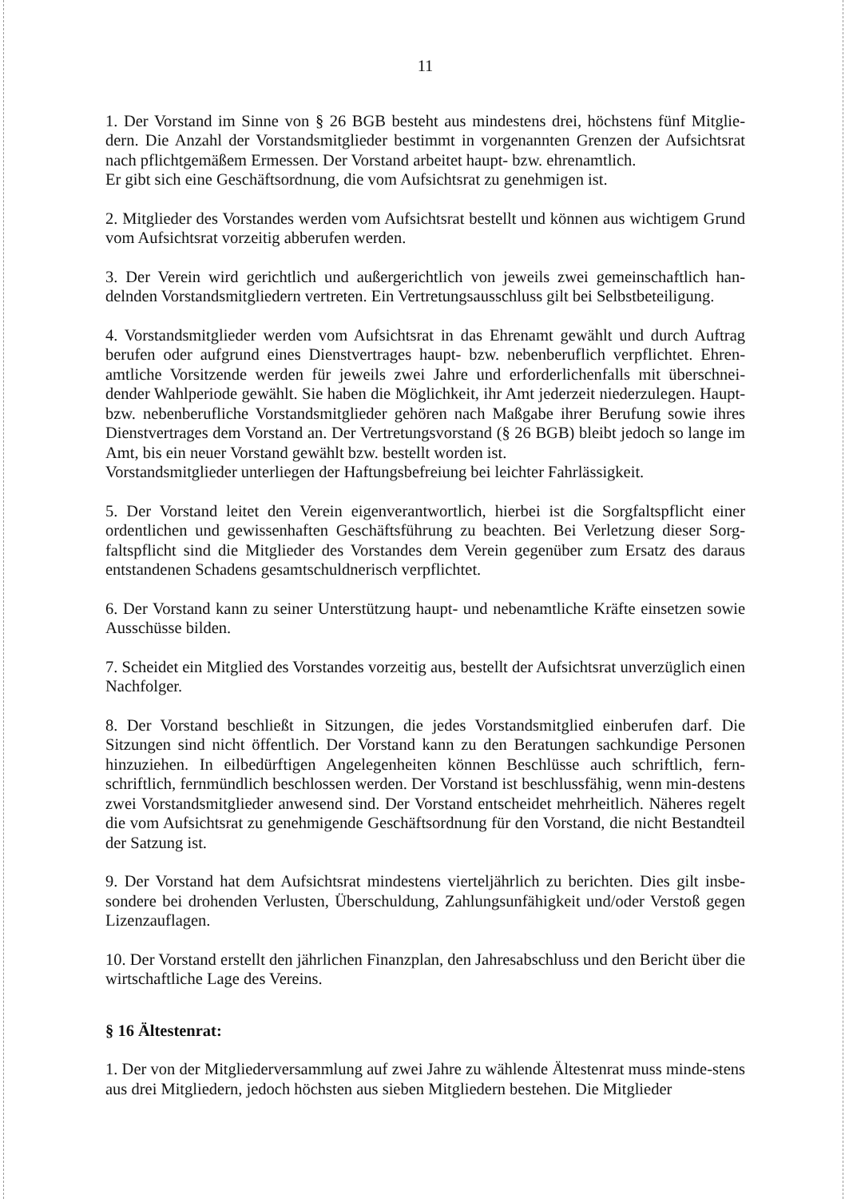11
1. Der Vorstand im Sinne von § 26 BGB besteht aus mindestens drei, höchstens fünf Mitglie-dern. Die Anzahl der Vorstandsmitglieder bestimmt in vorgenannten Grenzen der Aufsichtsrat nach pflichtgemäßem Ermessen. Der Vorstand arbeitet haupt- bzw. ehrenamtlich.
Er gibt sich eine Geschäftsordnung, die vom Aufsichtsrat zu genehmigen ist.
2. Mitglieder des Vorstandes werden vom Aufsichtsrat bestellt und können aus wichtigem Grund vom Aufsichtsrat vorzeitig abberufen werden.
3. Der Verein wird gerichtlich und außergerichtlich von jeweils zwei gemeinschaftlich han-delnden Vorstandsmitgliedern vertreten. Ein Vertretungsausschluss gilt bei Selbstbeteiligung.
4. Vorstandsmitglieder werden vom Aufsichtsrat in das Ehrenamt gewählt und durch Auftrag berufen oder aufgrund eines Dienstvertrages haupt- bzw. nebenberuflich verpflichtet. Ehren-amtliche Vorsitzende werden für jeweils zwei Jahre und erforderlichenfalls mit überschnei-dender Wahlperiode gewählt. Sie haben die Möglichkeit, ihr Amt jederzeit niederzulegen. Haupt- bzw. nebenberufliche Vorstandsmitglieder gehören nach Maßgabe ihrer Berufung sowie ihres Dienstvertrages dem Vorstand an. Der Vertretungsvorstand (§ 26 BGB) bleibt jedoch so lange im Amt, bis ein neuer Vorstand gewählt bzw. bestellt worden ist.
Vorstandsmitglieder unterliegen der Haftungsbefreiung bei leichter Fahrlässigkeit.
5. Der Vorstand leitet den Verein eigenverantwortlich, hierbei ist die Sorgfaltspflicht einer ordentlichen und gewissenhaften Geschäftsführung zu beachten. Bei Verletzung dieser Sorg-faltspflicht sind die Mitglieder des Vorstandes dem Verein gegenüber zum Ersatz des daraus entstandenen Schadens gesamtschuldnerisch verpflichtet.
6. Der Vorstand kann zu seiner Unterstützung haupt- und nebenamtliche Kräfte einsetzen sowie Ausschüsse bilden.
7. Scheidet ein Mitglied des Vorstandes vorzeitig aus, bestellt der Aufsichtsrat unverzüglich einen Nachfolger.
8. Der Vorstand beschließt in Sitzungen, die jedes Vorstandsmitglied einberufen darf. Die Sitzungen sind nicht öffentlich. Der Vorstand kann zu den Beratungen sachkundige Personen hinzuziehen. In eilbedürftigen Angelegenheiten können Beschlüsse auch schriftlich, fern-schriftlich, fernmündlich beschlossen werden. Der Vorstand ist beschlussfähig, wenn min-destens zwei Vorstandsmitglieder anwesend sind. Der Vorstand entscheidet mehrheitlich. Näheres regelt die vom Aufsichtsrat zu genehmigende Geschäftsordnung für den Vorstand, die nicht Bestandteil der Satzung ist.
9. Der Vorstand hat dem Aufsichtsrat mindestens vierteljährlich zu berichten. Dies gilt insbe-sondere bei drohenden Verlusten, Überschuldung, Zahlungsunfähigkeit und/oder Verstoß gegen Lizenzauflagen.
10. Der Vorstand erstellt den jährlichen Finanzplan, den Jahresabschluss und den Bericht über die wirtschaftliche Lage des Vereins.
§ 16 Ältestenrat:
1. Der von der Mitgliederversammlung auf zwei Jahre zu wählende Ältestenrat muss minde-stens aus drei Mitgliedern, jedoch höchsten aus sieben Mitgliedern bestehen. Die Mitglieder